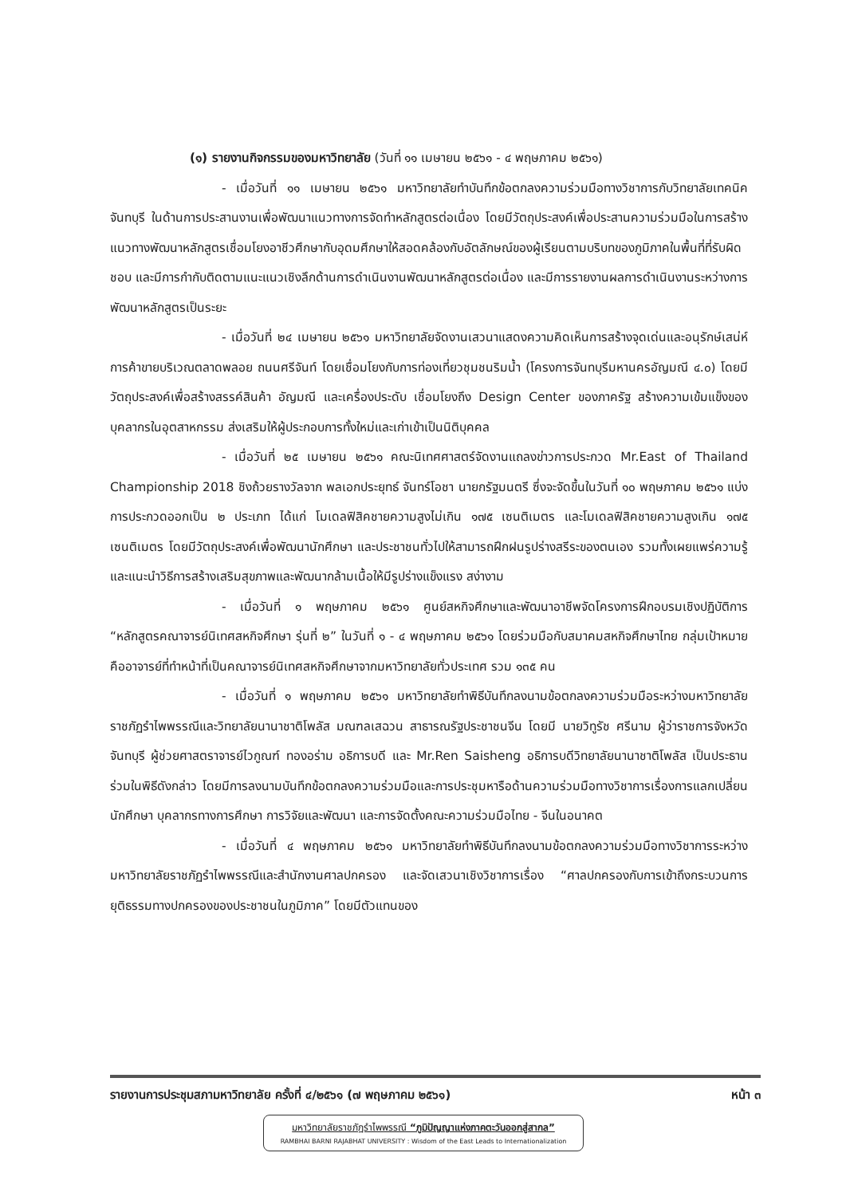(๑) รายงานกิจกรรมของมหาวิทยาลัย (วันที่ ๑๑ เมษายน ๒๕๖๑ - ๔ พฤษภาคม ๒๕๖๑)
- เมื่อวันที่ ๑๑ เมษายน ๒๕๖๑ มหาวิทยาลัยทำบันทึกข้อตกลงความร่วมมือทางวิชาการกับวิทยาลัยเทคนิคจันทบุรี ในด้านการประสานงานเพื่อพัฒนาแนวทางการจัดทำหลักสูตรต่อเนื่อง โดยมีวัตถุประสงค์เพื่อประสานความร่วมมือในการสร้างแนวทางพัฒนาหลักสูตรเชื่อมโยงอาชีวศึกษากับอุดมศึกษาให้สอดคล้องกับอัตลักษณ์ของผู้เรียนตามบริบทของภูมิภาคในพื้นที่ที่รับผิดชอบ และมีการกำกับติดตามแนะแนวเชิงลึกด้านการดำเนินงานพัฒนาหลักสูตรต่อเนื่อง และมีการรายงานผลการดำเนินงานระหว่างการพัฒนาหลักสูตรเป็นระยะ
- เมื่อวันที่ ๒๔ เมษายน ๒๕๖๑ มหาวิทยาลัยจัดงานเสวนาแสดงความคิดเห็นการสร้างจุดเด่นและอนุรักษ์เสน่ห์การค้าขายบริเวณตลาดพลอย ถนนศรีจันท์ โดยเชื่อมโยงกับการท่องเที่ยวชุมชนริมน้ำ (โครงการจันทบุรีมหานครอัญมณี ๔.๐) โดยมีวัตถุประสงค์เพื่อสร้างสรรค์สินค้า อัญมณี และเครื่องประดับ เชื่อมโยงถึง Design Center ของภาครัฐ สร้างความเข้มแข็งของบุคลากรในอุตสาหกรรม ส่งเสริมให้ผู้ประกอบการทั้งใหม่และเก่าเข้าเป็นนิติบุคคล
- เมื่อวันที่ ๒๕ เมษายน ๒๕๖๑ คณะนิเทศศาสตร์จัดงานแถลงข่าวการประกวด Mr.East of Thailand Championship 2018 ชิงถ้วยรางวัลจาก พลเอกประยุทธ์ จันทร์โอชา นายกรัฐมนตรี ซึ่งจะจัดขึ้นในวันที่ ๑๐ พฤษภาคม ๒๕๖๑ แบ่งการประกวดออกเป็น ๒ ประเภท ได้แก่ โมเดลฟิสิคชายความสูงไม่เกิน ๑๗๕ เซนติเมตร และโมเดลฟิสิคชายความสูงเกิน ๑๗๕ เซนติเมตร โดยมีวัตถุประสงค์เพื่อพัฒนานักศึกษา และประชาชนทั่วไปให้สามารถฝึกฝนรูปร่างสรีระของตนเอง รวมทั้งเผยแพร่ความรู้และแนะนำวิธีการสร้างเสริมสุขภาพและพัฒนากล้ามเนื้อให้มีรูปร่างแข็งแรง สง่างาม
- เมื่อวันที่ ๑ พฤษภาคม ๒๕๖๑ ศูนย์สหกิจศึกษาและพัฒนาอาชีพจัดโครงการฝึกอบรมเชิงปฏิบัติการ “หลักสูตรคณาจารย์นิเทศสหกิจศึกษา รุ่นที่ ๒” ในวันที่ ๑ - ๔ พฤษภาคม ๒๕๖๑ โดยร่วมมือกับสมาคมสหกิจศึกษาไทย กลุ่มเป้าหมายคืออาจารย์ที่ทำหน้าที่เป็นคณาจารย์นิเทศสหกิจศึกษาจากมหาวิทยาลัยทั่วประเทศ รวม ๑๓๕ คน
- เมื่อวันที่ ๑ พฤษภาคม ๒๕๖๑ มหาวิทยาลัยทำพิธีบันทึกลงนามข้อตกลงความร่วมมือระหว่างมหาวิทยาลัยราชภัฏรำไพพรรณีและวิทยาลัยนานาชาติโพลัส มณฑลเสฉวน สาธารณรัฐประชาชนจีน โดยมี นายวิทูรัช ศรีนาม ผู้ว่าราชการจังหวัดจันทบุรี ผู้ช่วยศาสตราจารย์ไวกูณฑ์ ทองอร่าม อธิการบดี และ Mr.Ren Saisheng อธิการบดีวิทยาลัยนานาชาติโพลัส เป็นประธานร่วมในพิธีดังกล่าว โดยมีการลงนามบันทึกข้อตกลงความร่วมมือและการประชุมหารือด้านความร่วมมือทางวิชาการเรื่องการแลกเปลี่ยนนักศึกษา บุคลากรทางการศึกษา การวิจัยและพัฒนา และการจัดตั้งคณะความร่วมมือไทย - จีนในอนาคต
- เมื่อวันที่ ๔ พฤษภาคม ๒๕๖๑ มหาวิทยาลัยทำพิธีบันทึกลงนามข้อตกลงความร่วมมือทางวิชาการระหว่างมหาวิทยาลัยราชภัฏรำไพพรรณีและสำนักงานศาลปกครอง และจัดเสวนาเชิงวิชาการเรื่อง “ศาลปกครองกับการเข้าถึงกระบวนการยุติธรรมทางปกครองของประชาชนในภูมิภาค” โดยมีตัวแทนของ
รายงานการประชุมสภามหาวิทยาลัย ครั้งที่ ๔/๒๕๖๑ (๗ พฤษภาคม ๒๕๖๑) หน้า ๓
มหาวิทยาลัยราชภัฏรำไพพรรณี “ภูมิปัญญาแห่งภาคตะวันออกสู่สากล”
RAMBHAI BARNI RAJABHAT UNIVERSITY : Wisdom of the East Leads to Internationalization